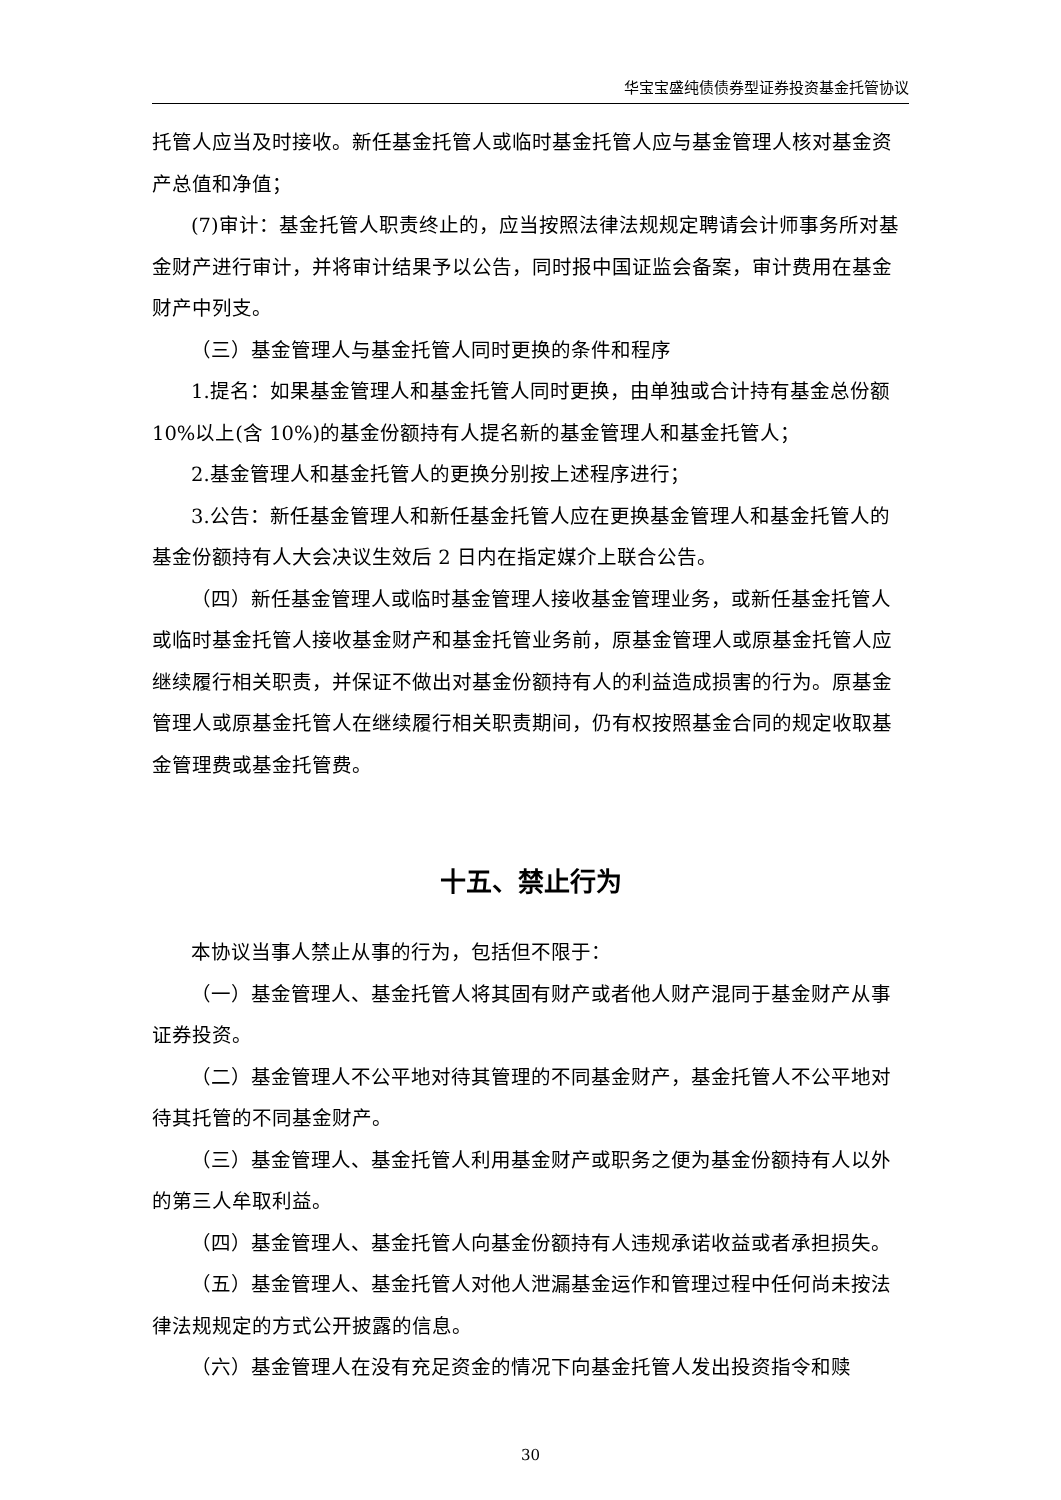华宝宝盛纯债债券型证券投资基金托管协议
托管人应当及时接收。新任基金托管人或临时基金托管人应与基金管理人核对基金资产总值和净值；
(7)审计：基金托管人职责终止的，应当按照法律法规规定聘请会计师事务所对基金财产进行审计，并将审计结果予以公告，同时报中国证监会备案，审计费用在基金财产中列支。
（三）基金管理人与基金托管人同时更换的条件和程序
1.提名：如果基金管理人和基金托管人同时更换，由单独或合计持有基金总份额 10%以上(含 10%)的基金份额持有人提名新的基金管理人和基金托管人；
2.基金管理人和基金托管人的更换分别按上述程序进行；
3.公告：新任基金管理人和新任基金托管人应在更换基金管理人和基金托管人的基金份额持有人大会决议生效后 2 日内在指定媒介上联合公告。
（四）新任基金管理人或临时基金管理人接收基金管理业务，或新任基金托管人或临时基金托管人接收基金财产和基金托管业务前，原基金管理人或原基金托管人应继续履行相关职责，并保证不做出对基金份额持有人的利益造成损害的行为。原基金管理人或原基金托管人在继续履行相关职责期间，仍有权按照基金合同的规定收取基金管理费或基金托管费。
十五、禁止行为
本协议当事人禁止从事的行为，包括但不限于：
（一）基金管理人、基金托管人将其固有财产或者他人财产混同于基金财产从事证券投资。
（二）基金管理人不公平地对待其管理的不同基金财产，基金托管人不公平地对待其托管的不同基金财产。
（三）基金管理人、基金托管人利用基金财产或职务之便为基金份额持有人以外的第三人牟取利益。
（四）基金管理人、基金托管人向基金份额持有人违规承诺收益或者承担损失。
（五）基金管理人、基金托管人对他人泄漏基金运作和管理过程中任何尚未按法律法规规定的方式公开披露的信息。
（六）基金管理人在没有充足资金的情况下向基金托管人发出投资指令和赎
30